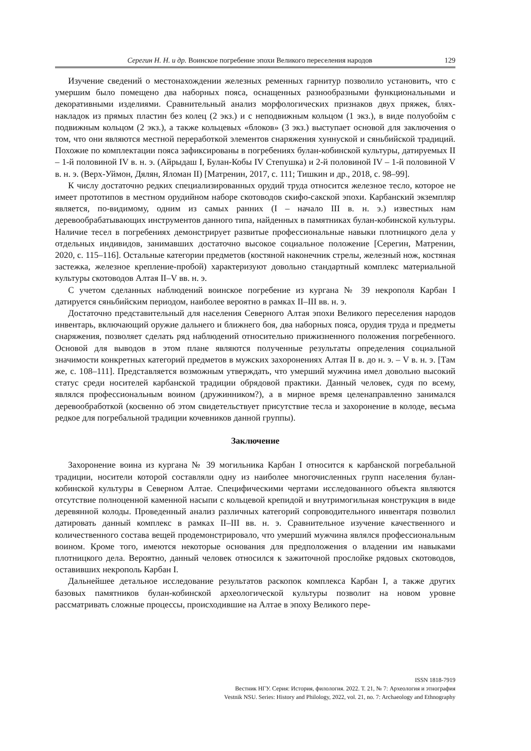Серегин Н. Н. и др. Воинское погребение эпохи Великого переселения народов 129
Изучение сведений о местонахождении железных ременных гарнитур позволило установить, что с умершим было помещено два наборных пояса, оснащенных разнообразными функциональными и декоративными изделиями. Сравнительный анализ морфологических признаков двух пряжек, блях-накладок из прямых пластин без колец (2 экз.) и с неподвижным кольцом (1 экз.), в виде полуобойм с подвижным кольцом (2 экз.), а также кольцевых «блоков» (3 экз.) выступает основой для заключения о том, что они являются местной переработкой элементов снаряжения хуннуской и сяньбийской традиций. Похожие по комплектации пояса зафиксированы в погребениях булан-кобинской культуры, датируемых II – 1-й половиной IV в. н. э. (Айрыдаш I, Булан-Кобы IV Степушка) и 2-й половиной IV – 1-й половиной V в. н. э. (Верх-Уймон, Дялян, Яломан II) [Матренин, 2017, с. 111; Тишкин и др., 2018, с. 98–99].
К числу достаточно редких специализированных орудий труда относится железное тесло, которое не имеет прототипов в местном орудийном наборе скотоводов скифо-сакской эпохи. Карбанский экземпляр является, по-видимому, одним из самых ранних (I – начало III в. н. э.) известных нам деревообрабатывающих инструментов данного типа, найденных в памятниках булан-кобинской культуры. Наличие тесел в погребениях демонстрирует развитые профессиональные навыки плотницкого дела у отдельных индивидов, занимавших достаточно высокое социальное положение [Серегин, Матренин, 2020, с. 115–116]. Остальные категории предметов (костяной наконечник стрелы, железный нож, костяная застежка, железное крепление-пробой) характеризуют довольно стандартный комплекс материальной культуры скотоводов Алтая II–V вв. н. э.
С учетом сделанных наблюдений воинское погребение из кургана № 39 некрополя Карбан I датируется сяньбийским периодом, наиболее вероятно в рамках II–III вв. н. э.
Достаточно представительный для населения Северного Алтая эпохи Великого переселения народов инвентарь, включающий оружие дальнего и ближнего боя, два наборных пояса, орудия труда и предметы снаряжения, позволяет сделать ряд наблюдений относительно прижизненного положения погребенного. Основой для выводов в этом плане являются полученные результаты определения социальной значимости конкретных категорий предметов в мужских захоронениях Алтая II в. до н. э. – V в. н. э. [Там же, с. 108–111]. Представляется возможным утверждать, что умерший мужчина имел довольно высокий статус среди носителей карбанской традиции обрядовой практики. Данный человек, судя по всему, являлся профессиональным воином (дружинником?), а в мирное время целенаправленно занимался деревообработкой (косвенно об этом свидетельствует присутствие тесла и захоронение в колоде, весьма редкое для погребальной традиции кочевников данной группы).
Заключение
Захоронение воина из кургана № 39 могильника Карбан I относится к карбанской погребальной традиции, носители которой составляли одну из наиболее многочисленных групп населения булан-кобинской культуры в Северном Алтае. Специфическими чертами исследованного объекта являются отсутствие полноценной каменной насыпи с кольцевой крепидой и внутримогильная конструкция в виде деревянной колоды. Проведенный анализ различных категорий сопроводительного инвентаря позволил датировать данный комплекс в рамках II–III вв. н. э. Сравнительное изучение качественного и количественного состава вещей продемонстрировало, что умерший мужчина являлся профессиональным воином. Кроме того, имеются некоторые основания для предположения о владении им навыками плотницкого дела. Вероятно, данный человек относился к зажиточной прослойке рядовых скотоводов, оставивших некрополь Карбан I.
Дальнейшее детальное исследование результатов раскопок комплекса Карбан I, а также других базовых памятников булан-кобинской археологической культуры позволит на новом уровне рассматривать сложные процессы, происходившие на Алтае в эпоху Великого пере-
ISSN 1818-7919
Вестник НГУ. Серия: История, филология. 2022. Т. 21, № 7: Археология и этнография
Vestnik NSU. Series: History and Philology, 2022, vol. 21, no. 7: Archaeology and Ethnography